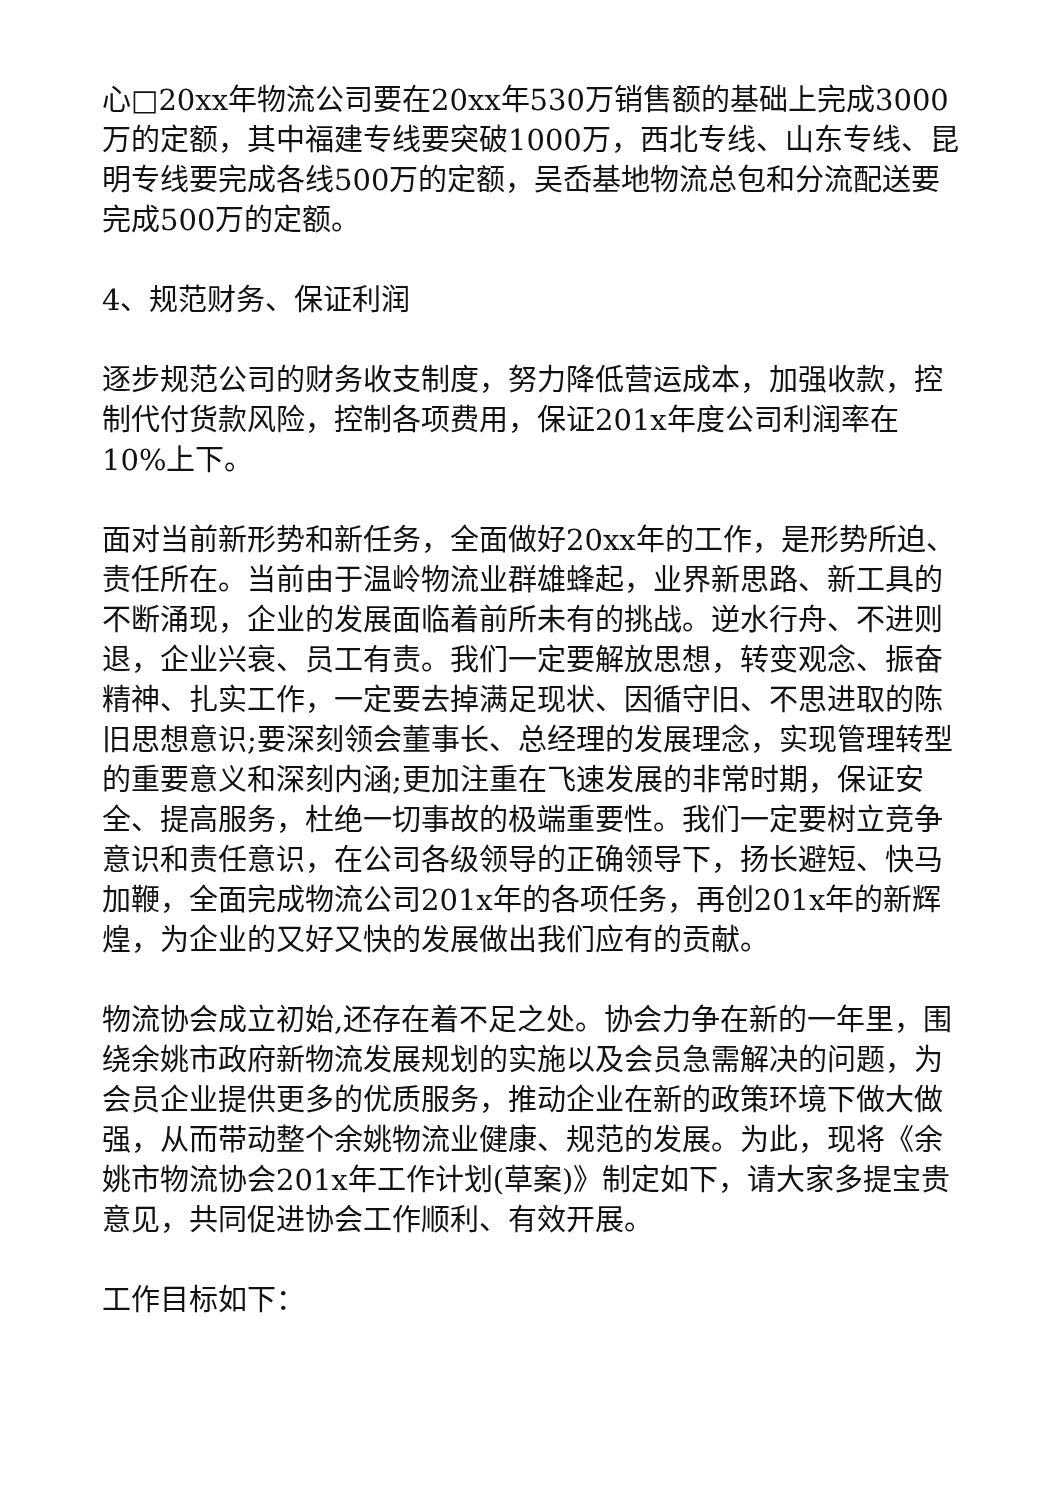心□20xx年物流公司要在20xx年530万销售额的基础上完成3000万的定额，其中福建专线要突破1000万，西北专线、山东专线、昆明专线要完成各线500万的定额，吴岙基地物流总包和分流配送要完成500万的定额。
4、规范财务、保证利润
逐步规范公司的财务收支制度，努力降低营运成本，加强收款，控制代付货款风险，控制各项费用，保证201x年度公司利润率在10%上下。
面对当前新形势和新任务，全面做好20xx年的工作，是形势所迫、责任所在。当前由于温岭物流业群雄蜂起，业界新思路、新工具的不断涌现，企业的发展面临着前所未有的挑战。逆水行舟、不进则退，企业兴衰、员工有责。我们一定要解放思想，转变观念、振奋精神、扎实工作，一定要去掉满足现状、因循守旧、不思进取的陈旧思想意识;要深刻领会董事长、总经理的发展理念，实现管理转型的重要意义和深刻内涵;更加注重在飞速发展的非常时期，保证安全、提高服务，杜绝一切事故的极端重要性。我们一定要树立竞争意识和责任意识，在公司各级领导的正确领导下，扬长避短、快马加鞭，全面完成物流公司201x年的各项任务，再创201x年的新辉煌，为企业的又好又快的发展做出我们应有的贡献。
物流协会成立初始,还存在着不足之处。协会力争在新的一年里，围绕余姚市政府新物流发展规划的实施以及会员急需解决的问题，为会员企业提供更多的优质服务，推动企业在新的政策环境下做大做强，从而带动整个余姚物流业健康、规范的发展。为此，现将《余姚市物流协会201x年工作计划(草案)》制定如下，请大家多提宝贵意见，共同促进协会工作顺利、有效开展。
工作目标如下：